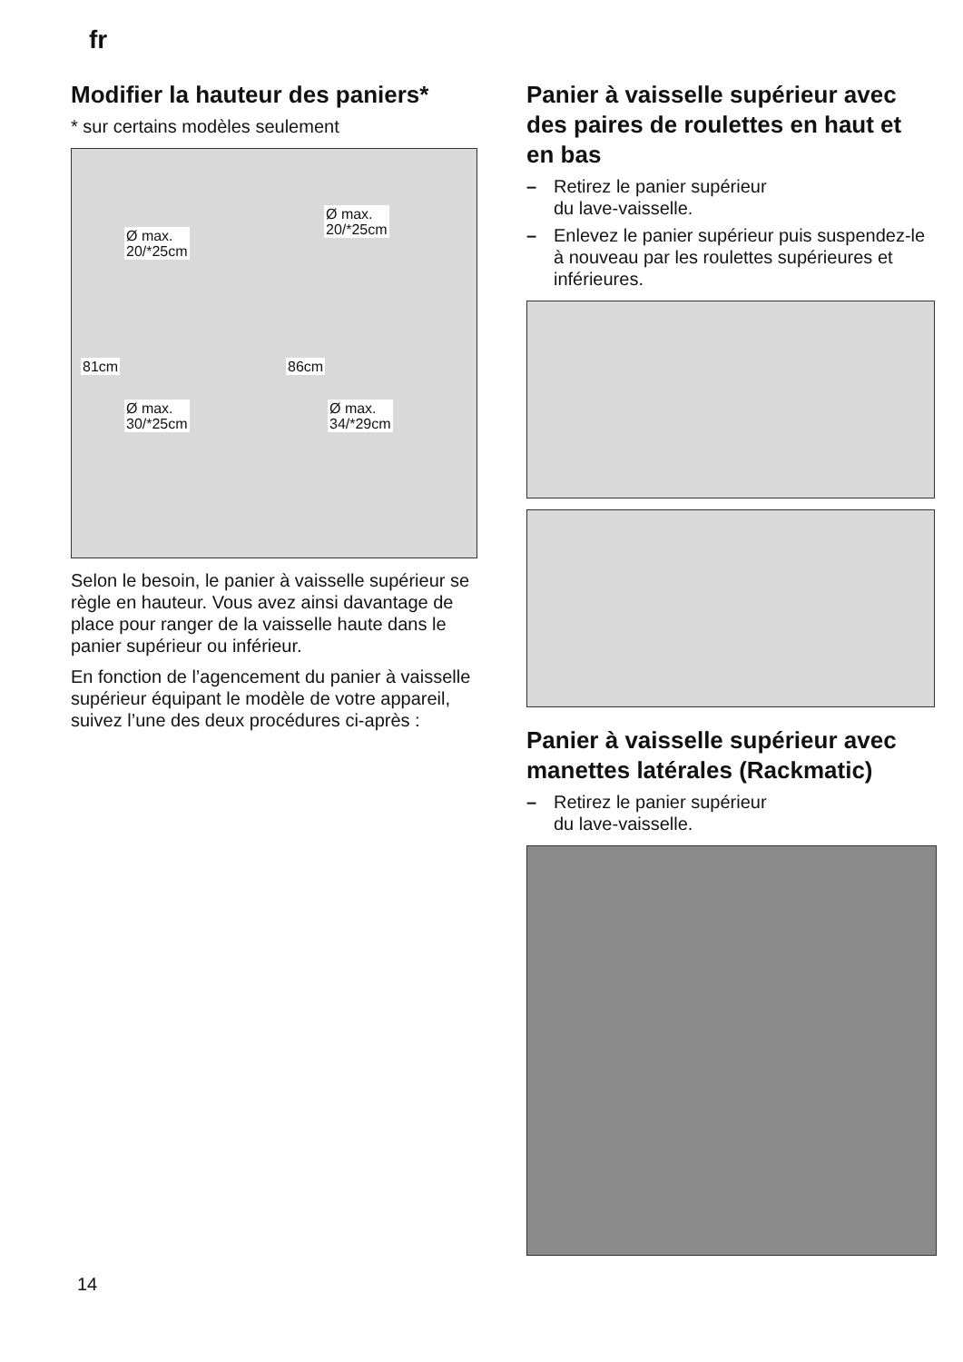fr
Modifier la hauteur des paniers*
* sur certains modèles seulement
Ø max.
20/*25cm
Ø max.
20/*25cm
81cm 86cm
Ø max.
30/*25cm
Ø max.
34/*29cm
Selon le besoin, le panier à vaisselle supérieur se règle en hauteur. Vous avez ainsi davantage de place pour ranger de la vaisselle haute dans le panier supérieur ou inférieur.
En fonction de l’agencement du panier à vaisselle supérieur équipant le modèle de votre appareil, suivez l’une des deux procédures ci-après :
Panier à vaisselle supérieur avec des paires de roulettes en haut et en bas
– Retirez le panier supérieur
du lave-vaisselle.
– Enlevez le panier supérieur puis suspendez-le à nouveau par les roulettes supérieures et inférieures.
Panier à vaisselle supérieur avec manettes latérales (Rackmatic)
– Retirez le panier supérieur
du lave-vaisselle.
14